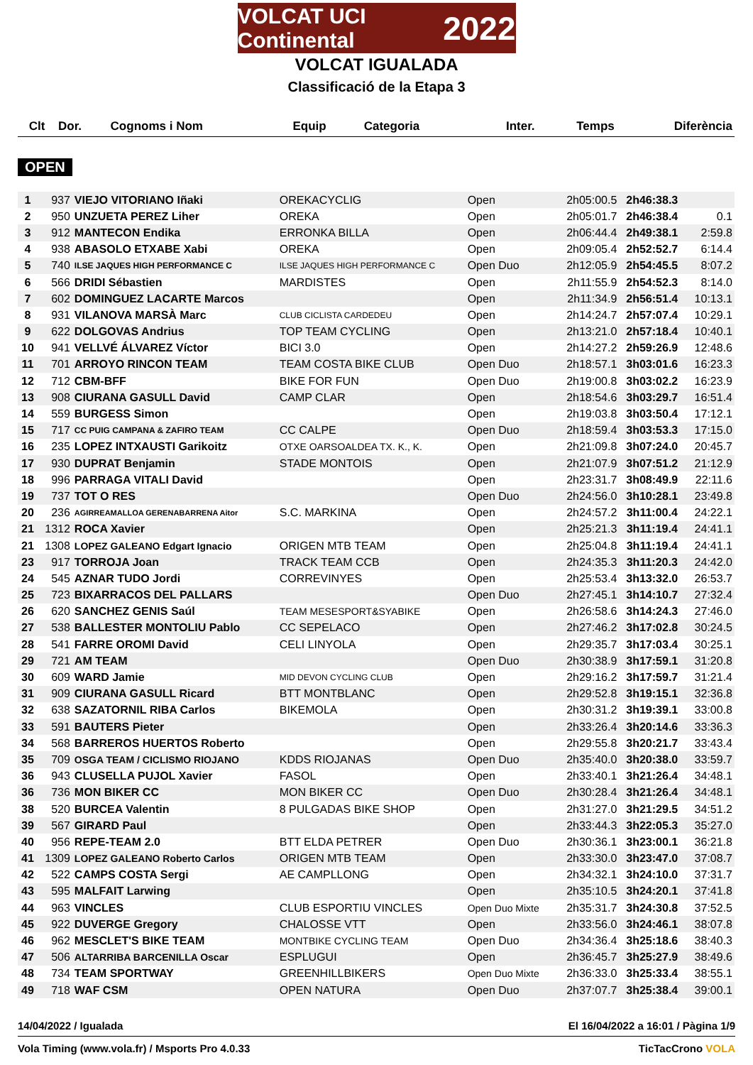VOLCAT UCI Continental 2022
VOLCAT IGUALADA
Classificació de la Etapa 3
| Clt | Dor. | Cognoms i Nom | Equip | Categoria | Inter. | Temps | Diferència |
| --- | --- | --- | --- | --- | --- | --- | --- |
OPEN
| 1 | 937 | VIEJO VITORIANO Iñaki | OREKACYCLIG | Open | 2h05:00.5 | 2h46:38.3 | |
| 2 | 950 | UNZUETA PEREZ Liher | OREKA | Open | 2h05:01.7 | 2h46:38.4 | 0.1 |
| 3 | 912 | MANTECON Endika | ERRONKA BILLA | Open | 2h06:44.4 | 2h49:38.1 | 2:59.8 |
| 4 | 938 | ABASOLO ETXABE Xabi | OREKA | Open | 2h09:05.4 | 2h52:52.7 | 6:14.4 |
| 5 | 740 | ILSE JAQUES HIGH PERFORMANCE C | ILSE JAQUES HIGH PERFORMANCE C | Open Duo | 2h12:05.9 | 2h54:45.5 | 8:07.2 |
| 6 | 566 | DRIDI Sébastien | MARDISTES | Open | 2h11:55.9 | 2h54:52.3 | 8:14.0 |
| 7 | 602 | DOMINGUEZ LACARTE Marcos | | Open | 2h11:34.9 | 2h56:51.4 | 10:13.1 |
| 8 | 931 | VILANOVA MARSÀ Marc | CLUB CICLISTA CARDEDEU | Open | 2h14:24.7 | 2h57:07.4 | 10:29.1 |
| 9 | 622 | DOLGOVAS Andrius | TOP TEAM CYCLING | Open | 2h13:21.0 | 2h57:18.4 | 10:40.1 |
| 10 | 941 | VELLVÉ ÁLVAREZ Víctor | BICI 3.0 | Open | 2h14:27.2 | 2h59:26.9 | 12:48.6 |
| 11 | 701 | ARROYO RINCON TEAM | TEAM COSTA BIKE CLUB | Open Duo | 2h18:57.1 | 3h03:01.6 | 16:23.3 |
| 12 | 712 | CBM-BFF | BIKE FOR FUN | Open Duo | 2h19:00.8 | 3h03:02.2 | 16:23.9 |
| 13 | 908 | CIURANA GASULL David | CAMP CLAR | Open | 2h18:54.6 | 3h03:29.7 | 16:51.4 |
| 14 | 559 | BURGESS Simon | | Open | 2h19:03.8 | 3h03:50.4 | 17:12.1 |
| 15 | 717 | CC PUIG CAMPANA & ZAFIRO TEAM | CC CALPE | Open Duo | 2h18:59.4 | 3h03:53.3 | 17:15.0 |
| 16 | 235 | LOPEZ INTXAUSTI Garikoitz | OTXE OARSOALDEA TX. K., K. | Open | 2h21:09.8 | 3h07:24.0 | 20:45.7 |
| 17 | 930 | DUPRAT Benjamin | STADE MONTOIS | Open | 2h21:07.9 | 3h07:51.2 | 21:12.9 |
| 18 | 996 | PARRAGA VITALI David | | Open | 2h23:31.7 | 3h08:49.9 | 22:11.6 |
| 19 | 737 | TOT O RES | | Open Duo | 2h24:56.0 | 3h10:28.1 | 23:49.8 |
| 20 | 236 | AGIRREAMALLOA GERENABARRENA Aitor | S.C. MARKINA | Open | 2h24:57.2 | 3h11:00.4 | 24:22.1 |
| 21 | 1312 | ROCA Xavier | | Open | 2h25:21.3 | 3h11:19.4 | 24:41.1 |
| 21 | 1308 | LOPEZ GALEANO Edgart Ignacio | ORIGEN MTB TEAM | Open | 2h25:04.8 | 3h11:19.4 | 24:41.1 |
| 23 | 917 | TORROJA Joan | TRACK TEAM CCB | Open | 2h24:35.3 | 3h11:20.3 | 24:42.0 |
| 24 | 545 | AZNAR TUDO Jordi | CORREVINYES | Open | 2h25:53.4 | 3h13:32.0 | 26:53.7 |
| 25 | 723 | BIXARRACOS DEL PALLARS | | Open Duo | 2h27:45.1 | 3h14:10.7 | 27:32.4 |
| 26 | 620 | SANCHEZ GENIS Saúl | TEAM MESESPORT&SYABIKE | Open | 2h26:58.6 | 3h14:24.3 | 27:46.0 |
| 27 | 538 | BALLESTER MONTOLIU Pablo | CC SEPELACO | Open | 2h27:46.2 | 3h17:02.8 | 30:24.5 |
| 28 | 541 | FARRE OROMI David | CELI LINYOLA | Open | 2h29:35.7 | 3h17:03.4 | 30:25.1 |
| 29 | 721 | AM TEAM | | Open Duo | 2h30:38.9 | 3h17:59.1 | 31:20.8 |
| 30 | 609 | WARD Jamie | MID DEVON CYCLING CLUB | Open | 2h29:16.2 | 3h17:59.7 | 31:21.4 |
| 31 | 909 | CIURANA GASULL Ricard | BTT MONTBLANC | Open | 2h29:52.8 | 3h19:15.1 | 32:36.8 |
| 32 | 638 | SAZATORNIL RIBA Carlos | BIKEMOLA | Open | 2h30:31.2 | 3h19:39.1 | 33:00.8 |
| 33 | 591 | BAUTERS Pieter | | Open | 2h33:26.4 | 3h20:14.6 | 33:36.3 |
| 34 | 568 | BARREROS HUERTOS Roberto | | Open | 2h29:55.8 | 3h20:21.7 | 33:43.4 |
| 35 | 709 | OSGA TEAM / CICLISMO RIOJANO | KDDS RIOJANAS | Open Duo | 2h35:40.0 | 3h20:38.0 | 33:59.7 |
| 36 | 943 | CLUSELLA PUJOL Xavier | FASOL | Open | 2h33:40.1 | 3h21:26.4 | 34:48.1 |
| 36 | 736 | MON BIKER CC | MON BIKER CC | Open Duo | 2h30:28.4 | 3h21:26.4 | 34:48.1 |
| 38 | 520 | BURCEA Valentin | 8 PULGADAS BIKE SHOP | Open | 2h31:27.0 | 3h21:29.5 | 34:51.2 |
| 39 | 567 | GIRARD Paul | | Open | 2h33:44.3 | 3h22:05.3 | 35:27.0 |
| 40 | 956 | REPE-TEAM 2.0 | BTT ELDA PETRER | Open Duo | 2h30:36.1 | 3h23:00.1 | 36:21.8 |
| 41 | 1309 | LOPEZ GALEANO Roberto Carlos | ORIGEN MTB TEAM | Open | 2h33:30.0 | 3h23:47.0 | 37:08.7 |
| 42 | 522 | CAMPS COSTA Sergi | AE CAMPLLONG | Open | 2h34:32.1 | 3h24:10.0 | 37:31.7 |
| 43 | 595 | MALFAIT Larwing | | Open | 2h35:10.5 | 3h24:20.1 | 37:41.8 |
| 44 | 963 | VINCLES | CLUB ESPORTIU VINCLES | Open Duo Mixte | 2h35:31.7 | 3h24:30.8 | 37:52.5 |
| 45 | 922 | DUVERGE Gregory | CHALOSSE VTT | Open | 2h33:56.0 | 3h24:46.1 | 38:07.8 |
| 46 | 962 | MESCLET'S BIKE TEAM | MONTBIKE CYCLING TEAM | Open Duo | 2h34:36.4 | 3h25:18.6 | 38:40.3 |
| 47 | 506 | ALTARRIBA BARCENILLA Oscar | ESPLUGUI | Open | 2h36:45.7 | 3h25:27.9 | 38:49.6 |
| 48 | 734 | TEAM SPORTWAY | GREENHILLBIKERS | Open Duo Mixte | 2h36:33.0 | 3h25:33.4 | 38:55.1 |
| 49 | 718 | WAF CSM | OPEN NATURA | Open Duo | 2h37:07.7 | 3h25:38.4 | 39:00.1 |
14/04/2022 / Igualada El 16/04/2022 a 16:01 / Pàgina 1/9
Vola Timing (www.vola.fr) / Msports Pro 4.0.33 TicTacCrono VOLA